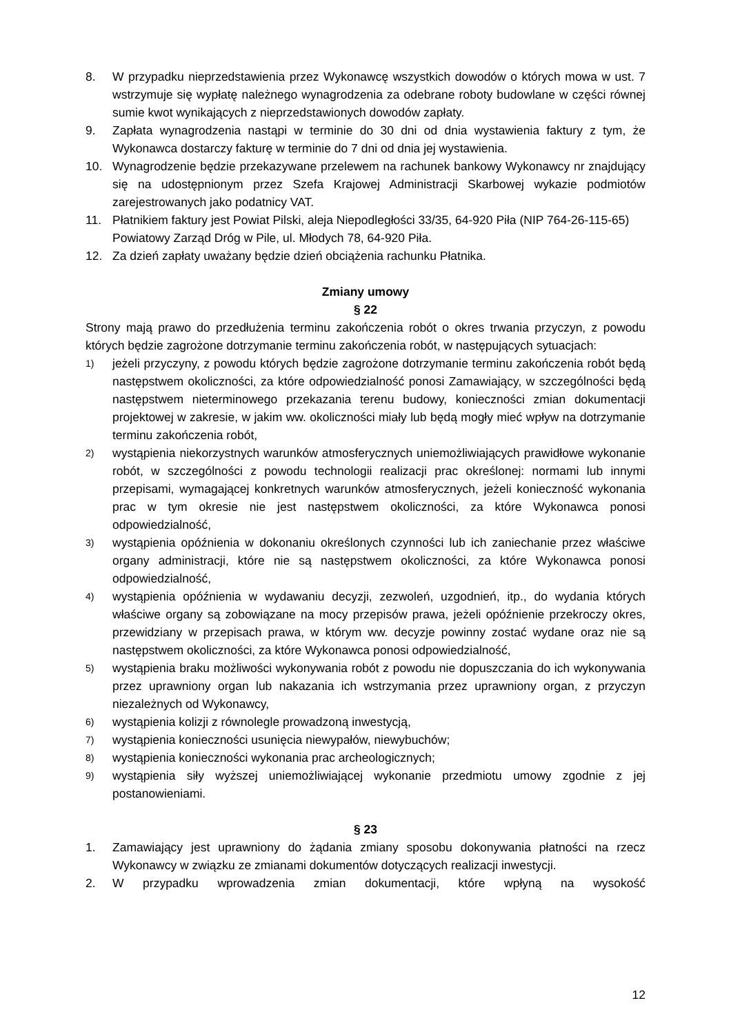8. W przypadku nieprzedstawienia przez Wykonawcę wszystkich dowodów o których mowa w ust. 7 wstrzymuje się wypłatę należnego wynagrodzenia za odebrane roboty budowlane w części równej sumie kwot wynikających z nieprzedstawionych dowodów zapłaty.
9. Zapłata wynagrodzenia nastąpi w terminie do 30 dni od dnia wystawienia faktury z tym, że Wykonawca dostarczy fakturę w terminie do 7 dni od dnia jej wystawienia.
10. Wynagrodzenie będzie przekazywane przelewem na rachunek bankowy Wykonawcy nr znajdujący się na udostępnionym przez Szefa Krajowej Administracji Skarbowej wykazie podmiotów zarejestrowanych jako podatnicy VAT.
11. Płatnikiem faktury jest Powiat Pilski, aleja Niepodległości 33/35, 64-920 Piła (NIP 764-26-115-65)
Powiatowy Zarząd Dróg w Pile, ul. Młodych 78, 64-920 Piła.
12. Za dzień zapłaty uważany będzie dzień obciążenia rachunku Płatnika.
Zmiany umowy
§ 22
Strony mają prawo do przedłużenia terminu zakończenia robót o okres trwania przyczyn, z powodu których będzie zagrożone dotrzymanie terminu zakończenia robót, w następujących sytuacjach:
1) jeżeli przyczyny, z powodu których będzie zagrożone dotrzymanie terminu zakończenia robót będą następstwem okoliczności, za które odpowiedzialność ponosi Zamawiający, w szczególności będą następstwem nieterminowego przekazania terenu budowy, konieczności zmian dokumentacji projektowej w zakresie, w jakim ww. okoliczności miały lub będą mogły mieć wpływ na dotrzymanie terminu zakończenia robót,
2) wystąpienia niekorzystnych warunków atmosferycznych uniemożliwiających prawidłowe wykonanie robót, w szczególności z powodu technologii realizacji prac określonej: normami lub innymi przepisami, wymagającej konkretnych warunków atmosferycznych, jeżeli konieczność wykonania prac w tym okresie nie jest następstwem okoliczności, za które Wykonawca ponosi odpowiedzialność,
3) wystąpienia opóźnienia w dokonaniu określonych czynności lub ich zaniechanie przez właściwe organy administracji, które nie są następstwem okoliczności, za które Wykonawca ponosi odpowiedzialność,
4) wystąpienia opóźnienia w wydawaniu decyzji, zezwoleń, uzgodnień, itp., do wydania których właściwe organy są zobowiązane na mocy przepisów prawa, jeżeli opóźnienie przekroczy okres, przewidziany w przepisach prawa, w którym ww. decyzje powinny zostać wydane oraz nie są następstwem okoliczności, za które Wykonawca ponosi odpowiedzialność,
5) wystąpienia braku możliwości wykonywania robót z powodu nie dopuszczania do ich wykonywania przez uprawniony organ lub nakazania ich wstrzymania przez uprawniony organ, z przyczyn niezależnych od Wykonawcy,
6) wystąpienia kolizji z równolegle prowadzoną inwestycją,
7) wystąpienia konieczności usunięcia niewypałów, niewybuchów;
8) wystąpienia konieczności wykonania prac archeologicznych;
9) wystąpienia siły wyższej uniemożliwiającej wykonanie przedmiotu umowy zgodnie z jej postanowieniami.
§ 23
1. Zamawiający jest uprawniony do żądania zmiany sposobu dokonywania płatności na rzecz Wykonawcy w związku ze zmianami dokumentów dotyczących realizacji inwestycji.
2. W przypadku wprowadzenia zmian dokumentacji, które wpłyną na wysokość
12